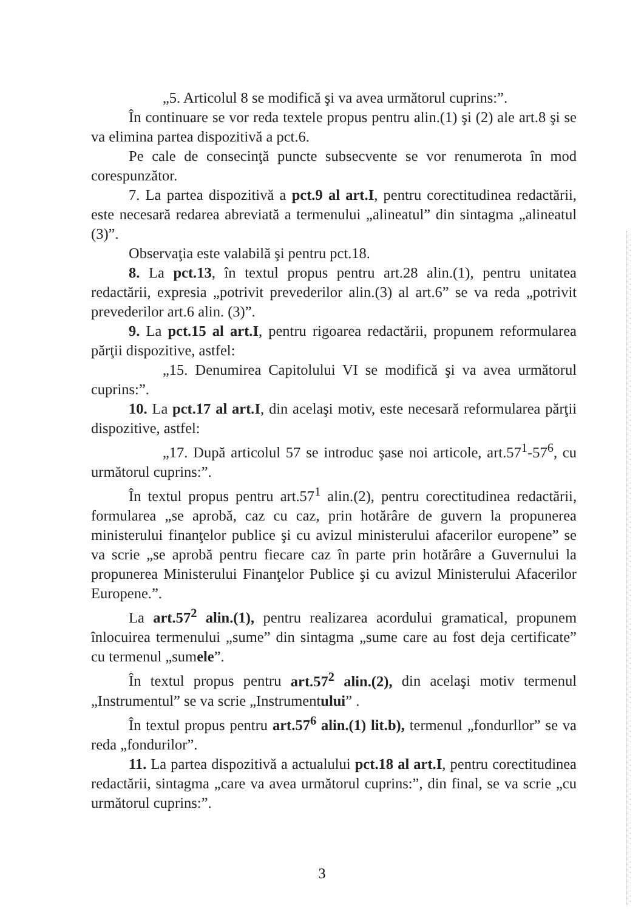„5. Articolul 8 se modifică şi va avea următorul cuprins:”.
În continuare se vor reda textele propus pentru alin.(1) şi (2) ale art.8 şi se va elimina partea dispozitivă a pct.6.
Pe cale de consecinţă puncte subsecvente se vor renumerota în mod corespunzător.
7. La partea dispozitivă a pct.9 al art.I, pentru corectitudinea redactării, este necesară redarea abreviată a termenului „alineatul” din sintagma „alineatul (3)”.
Observaţia este valabilă şi pentru pct.18.
8. La pct.13, în textul propus pentru art.28 alin.(1), pentru unitatea redactării, expresia „potrivit prevederilor alin.(3) al art.6” se va reda „potrivit prevederilor art.6 alin. (3)”.
9. La pct.15 al art.I, pentru rigoarea redactării, propunem reformularea părţii dispozitive, astfel:
„15. Denumirea Capitolului VI se modifică şi va avea următorul cuprins:”.
10. La pct.17 al art.I, din acelaşi motiv, este necesară reformularea părţii dispozitive, astfel:
„17. După articolul 57 se introduc şase noi articole, art.57<sup>1</sup>-57<sup>6</sup>, cu următorul cuprins:”.
În textul propus pentru art.57<sup>1</sup> alin.(2), pentru corectitudinea redactării, formularea „se aprobă, caz cu caz, prin hotărâre de guvern la propunerea ministerului finanţelor publice şi cu avizul ministerului afacerilor europene” se va scrie „se aprobă pentru fiecare caz în parte prin hotărâre a Guvernului la propunerea Ministerului Finanţelor Publice şi cu avizul Ministerului Afacerilor Europene.”.
La art.57<sup>2</sup> alin.(1), pentru realizarea acordului gramatical, propunem înlocuirea termenului „sume” din sintagma „sume care au fost deja certificate” cu termenul „sumele”.
În textul propus pentru art.57<sup>2</sup> alin.(2), din acelaşi motiv termenul „Instrumentul” se va scrie „Instrumentului” .
În textul propus pentru art.57<sup>6</sup> alin.(1) lit.b), termenul „fondurllor” se va reda „fondurilor”.
11. La partea dispozitivă a actualului pct.18 al art.I, pentru corectitudinea redactării, sintagma „care va avea următorul cuprins:”, din final, se va scrie „cu următorul cuprins:”.
3